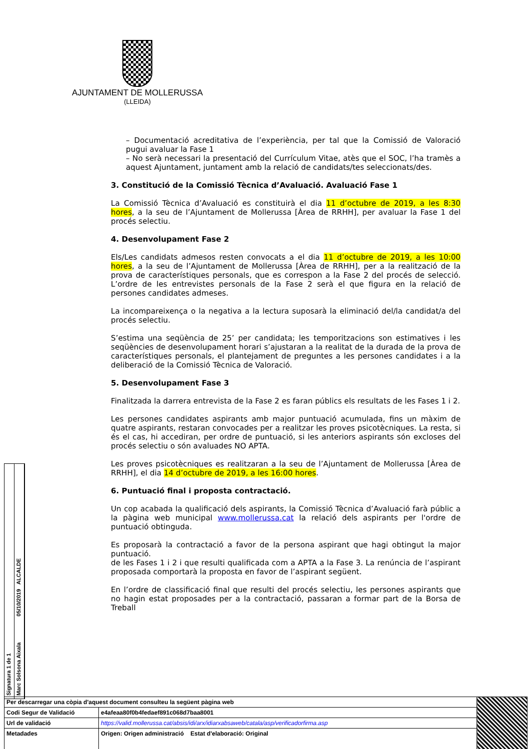AJUNTAMENT DE MOLLERUSSA
(LLEIDA)
– Documentació acreditativa de l’experiència, per tal que la Comissió de Valoració pugui avaluar la Fase 1
– No serà necessari la presentació del Currículum Vitae, atès que el SOC, l’ha tramès a aquest Ajuntament, juntament amb la relació de candidats/tes seleccionats/des.
3. Constitució de la Comissió Tècnica d’Avaluació. Avaluació Fase 1
La Comissió Tècnica d’Avaluació es constituirà el dia 11 d’octubre de 2019, a les 8:30 hores, a la seu de l’Ajuntament de Mollerussa [Àrea de RRHH], per avaluar la Fase 1 del procés selectiu.
4. Desenvolupament Fase 2
Els/Les candidats admesos resten convocats a el dia 11 d’octubre de 2019, a les 10:00 hores, a la seu de l’Ajuntament de Mollerussa [Àrea de RRHH], per a la realització de la prova de característiques personals, que es correspon a la Fase 2 del procés de selecció. L’ordre de les entrevistes personals de la Fase 2 serà el que figura en la relació de persones candidates admeses.
La incompareixença o la negativa a la lectura suposarà la eliminació del/la candidat/a del procés selectiu.
S’estima una seqüència de 25’ per candidata; les temporitzacions son estimatives i les seqüències de desenvolupament horari s’ajustaran a la realitat de la durada de la prova de característiques personals, el plantejament de preguntes a les persones candidates i a la deliberació de la Comissió Tècnica de Valoració.
5. Desenvolupament Fase 3
Finalitzada la darrera entrevista de la Fase 2 es faran públics els resultats de les Fases 1 i 2.
Les persones candidates aspirants amb major puntuació acumulada, fins un màxim de quatre aspirants, restaran convocades per a realitzar les proves psicotècniques. La resta, si és el cas, hi accediran, per ordre de puntuació, si les anteriors aspirants són excloses del procés selectiu o són avaluades NO APTA.
Les proves psicotècniques es realitzaran a la seu de l’Ajuntament de Mollerussa [Àrea de RRHH], el dia 14 d’octubre de 2019, a les 16:00 hores.
6. Puntuació final i proposta contractació.
Un cop acabada la qualificació dels aspirants, la Comissió Tècnica d’Avaluació farà públic a la pàgina web municipal www.mollerussa.cat la relació dels aspirants per l'ordre de puntuació obtinguda.
Es proposarà la contractació a favor de la persona aspirant que hagi obtingut la major puntuació.
de les Fases 1 i 2 i que resulti qualificada com a APTA a la Fase 3. La renúncia de l’aspirant proposada comportarà la proposta en favor de l’aspirant següent.
En l’ordre de classificació final que resulti del procés selectiu, les persones aspirants que no hagin estat proposades per a la contractació, passaran a formar part de la Borsa de Treball
Signatura 1 de 1
Marc Solsona Aixala 05/10/2019 ALCALDE
| Per descarregar una còpia d'aquest document consulteu la següent pàgina web | | |
| Codi Segur de Validació | e4afeaa80f0b4fedaef891c068d7baa8001 | |
| Url de validació | https://valid.mollerussa.cat/absis/idi/arx/idiarxabsaweb/catala/asp/verificadorfirma.asp | |
| Metadades | Origen: Origen administració Estat d'elaboració: Original | |